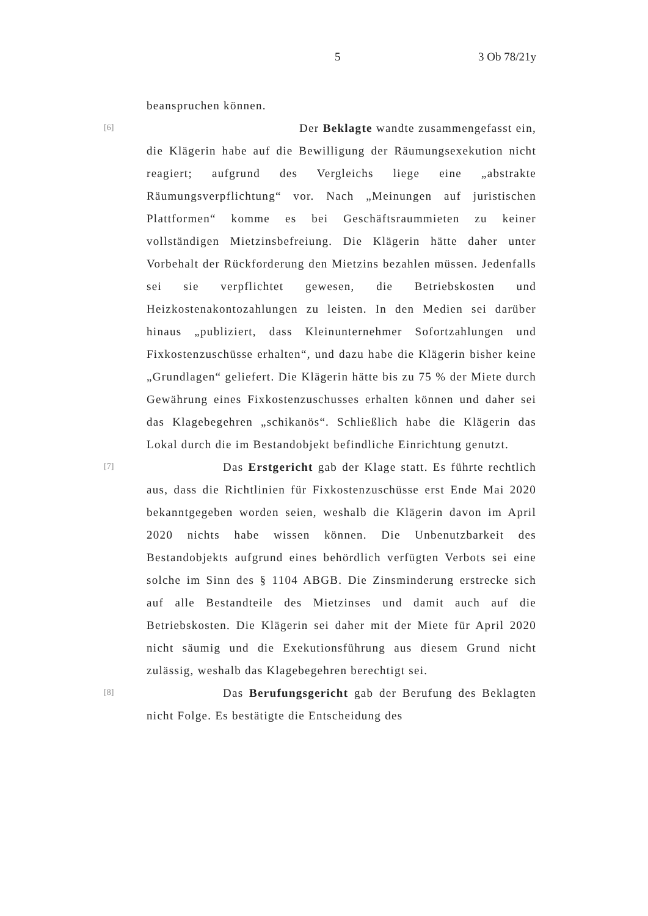5 3 Ob 78/21y
beanspruchen können.
[6]
Der Beklagte wandte zusammengefasst ein, die Klägerin habe auf die Bewilligung der Räumungsexekution nicht reagiert; aufgrund des Vergleichs liege eine „abstrakte Räumungsverpflichtung“ vor. Nach „Meinungen auf juristischen Plattformen“ komme es bei Geschäftsraummieten zu keiner vollständigen Mietzinsbefreiung. Die Klägerin hätte daher unter Vorbehalt der Rückforderung den Mietzins bezahlen müssen. Jedenfalls sei sie verpflichtet gewesen, die Betriebskosten und Heizkostenakontozahlungen zu leisten. In den Medien sei darüber hinaus „publiziert, dass Kleinunternehmer Sofortzahlungen und Fixkostenzuschüsse erhalten“, und dazu habe die Klägerin bisher keine „Grundlagen“ geliefert. Die Klägerin hätte bis zu 75 % der Miete durch Gewährung eines Fixkostenzuschusses erhalten können und daher sei das Klagebegehren „schikanös“. Schließlich habe die Klägerin das Lokal durch die im Bestandobjekt befindliche Einrichtung genutzt.
[7]
Das Erstgericht gab der Klage statt. Es führte rechtlich aus, dass die Richtlinien für Fixkostenzuschüsse erst Ende Mai 2020 bekanntgegeben worden seien, weshalb die Klägerin davon im April 2020 nichts habe wissen können. Die Unbenutzbarkeit des Bestandobjekts aufgrund eines behördlich verfügten Verbots sei eine solche im Sinn des § 1104 ABGB. Die Zinsminderung erstrecke sich auf alle Bestandteile des Mietzinses und damit auch auf die Betriebskosten. Die Klägerin sei daher mit der Miete für April 2020 nicht säumig und die Exekutionsführung aus diesem Grund nicht zulässig, weshalb das Klagebegehren berechtigt sei.
[8]
Das Berufungsgericht gab der Berufung des Beklagten nicht Folge. Es bestätigte die Entscheidung des